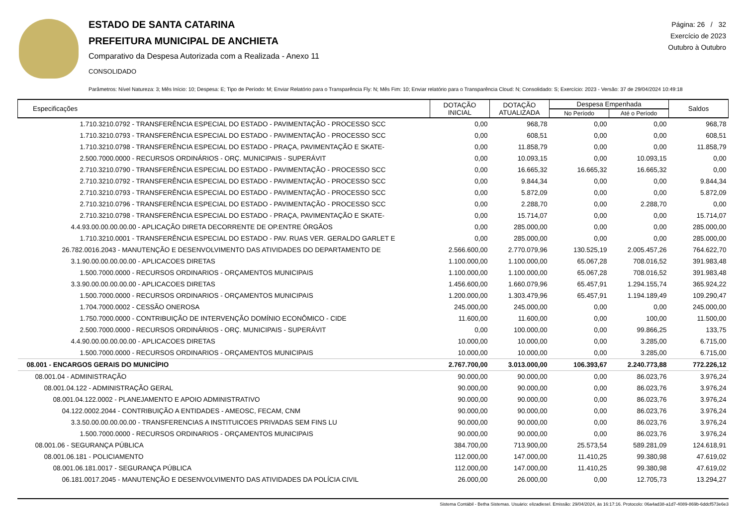ESTADO DE SANTA CATARINA
PREFEITURA MUNICIPAL DE ANCHIETA
Comparativo da Despesa Autorizada com a Realizada - Anexo 11
CONSOLIDADO
Página: 26 / 32
Exercício de 2023
Outubro à Outubro
Parâmetros: Nível Natureza: 3; Mês Início: 10; Despesa: E; Tipo de Período: M; Enviar Relatório para o Transparência Fly: N; Mês Fim: 10; Enviar relatório para o Transparência Cloud: N; Consolidado: S; Exercício: 2023 - Versão: 37 de 29/04/2024 10:49:18
| Especificações | DOTAÇÃO INICIAL | DOTAÇÃO ATUALIZADA | Despesa Empenhada | | Saldos |
| --- | --- | --- | --- | --- | --- |
| | | | No Período | Até o Período | |
| 1.710.3210.0792 - TRANSFERÊNCIA ESPECIAL DO ESTADO - PAVIMENTAÇÃO - PROCESSO SCC | 0,00 | 968,78 | 0,00 | 0,00 | 968,78 |
| 1.710.3210.0793 - TRANSFERÊNCIA ESPECIAL DO ESTADO - PAVIMENTAÇÃO - PROCESSO SCC | 0,00 | 608,51 | 0,00 | 0,00 | 608,51 |
| 1.710.3210.0798 - TRANSFERÊNCIA ESPECIAL DO ESTADO - PRAÇA, PAVIMENTAÇÃO E SKATE- | 0,00 | 11.858,79 | 0,00 | 0,00 | 11.858,79 |
| 2.500.7000.0000 - RECURSOS ORDINÁRIOS - ORÇ. MUNICIPAIS - SUPERÁVIT | 0,00 | 10.093,15 | 0,00 | 10.093,15 | 0,00 |
| 2.710.3210.0790 - TRANSFERÊNCIA ESPECIAL DO ESTADO - PAVIMENTAÇÃO - PROCESSO SCC | 0,00 | 16.665,32 | 16.665,32 | 16.665,32 | 0,00 |
| 2.710.3210.0792 - TRANSFERÊNCIA ESPECIAL DO ESTADO - PAVIMENTAÇÃO - PROCESSO SCC | 0,00 | 9.844,34 | 0,00 | 0,00 | 9.844,34 |
| 2.710.3210.0793 - TRANSFERÊNCIA ESPECIAL DO ESTADO - PAVIMENTAÇÃO - PROCESSO SCC | 0,00 | 5.872,09 | 0,00 | 0,00 | 5.872,09 |
| 2.710.3210.0796 - TRANSFERÊNCIA ESPECIAL DO ESTADO - PAVIMENTAÇÃO - PROCESSO SCC | 0,00 | 2.288,70 | 0,00 | 2.288,70 | 0,00 |
| 2.710.3210.0798 - TRANSFERÊNCIA ESPECIAL DO ESTADO - PRAÇA, PAVIMENTAÇÃO E SKATE- | 0,00 | 15.714,07 | 0,00 | 0,00 | 15.714,07 |
| 4.4.93.00.00.00.00.00 - APLICAÇÃO DIRETA DECORRENTE DE OP.ENTRE ÓRGÃOS | 0,00 | 285.000,00 | 0,00 | 0,00 | 285.000,00 |
| 1.710.3210.0001 - TRANSFERÊNCIA ESPECIAL DO ESTADO - PAV. RUAS VER. GERALDO GARLET E | 0,00 | 285.000,00 | 0,00 | 0,00 | 285.000,00 |
| 26.782.0016.2043 - MANUTENÇÃO E DESENVOLVIMENTO DAS ATIVIDADES DO DEPARTAMENTO DE | 2.566.600,00 | 2.770.079,96 | 130.525,19 | 2.005.457,26 | 764.622,70 |
| 3.1.90.00.00.00.00.00 - APLICACOES DIRETAS | 1.100.000,00 | 1.100.000,00 | 65.067,28 | 708.016,52 | 391.983,48 |
| 1.500.7000.0000 - RECURSOS ORDINARIOS - ORÇAMENTOS MUNICIPAIS | 1.100.000,00 | 1.100.000,00 | 65.067,28 | 708.016,52 | 391.983,48 |
| 3.3.90.00.00.00.00.00 - APLICACOES DIRETAS | 1.456.600,00 | 1.660.079,96 | 65.457,91 | 1.294.155,74 | 365.924,22 |
| 1.500.7000.0000 - RECURSOS ORDINARIOS - ORÇAMENTOS MUNICIPAIS | 1.200.000,00 | 1.303.479,96 | 65.457,91 | 1.194.189,49 | 109.290,47 |
| 1.704.7000.0002 - CESSÃO ONEROSA | 245.000,00 | 245.000,00 | 0,00 | 0,00 | 245.000,00 |
| 1.750.7000.0000 - CONTRIBUIÇÃO DE INTERVENÇÃO DOMÍNIO ECONÔMICO - CIDE | 11.600,00 | 11.600,00 | 0,00 | 100,00 | 11.500,00 |
| 2.500.7000.0000 - RECURSOS ORDINÁRIOS - ORÇ. MUNICIPAIS - SUPERÁVIT | 0,00 | 100.000,00 | 0,00 | 99.866,25 | 133,75 |
| 4.4.90.00.00.00.00.00 - APLICACOES DIRETAS | 10.000,00 | 10.000,00 | 0,00 | 3.285,00 | 6.715,00 |
| 1.500.7000.0000 - RECURSOS ORDINARIOS - ORÇAMENTOS MUNICIPAIS | 10.000,00 | 10.000,00 | 0,00 | 3.285,00 | 6.715,00 |
| 08.001 - ENCARGOS GERAIS DO MUNICÍPIO | 2.767.700,00 | 3.013.000,00 | 106.393,67 | 2.240.773,88 | 772.226,12 |
| 08.001.04 - ADMINISTRAÇÃO | 90.000,00 | 90.000,00 | 0,00 | 86.023,76 | 3.976,24 |
| 08.001.04.122 - ADMINISTRAÇÃO GERAL | 90.000,00 | 90.000,00 | 0,00 | 86.023,76 | 3.976,24 |
| 08.001.04.122.0002 - PLANEJAMENTO E APOIO ADMINISTRATIVO | 90.000,00 | 90.000,00 | 0,00 | 86.023,76 | 3.976,24 |
| 04.122.0002.2044 - CONTRIBUIÇÃO A ENTIDADES - AMEOSC, FECAM, CNM | 90.000,00 | 90.000,00 | 0,00 | 86.023,76 | 3.976,24 |
| 3.3.50.00.00.00.00.00 - TRANSFERENCIAS A INSTITUICOES PRIVADAS SEM FINS LU | 90.000,00 | 90.000,00 | 0,00 | 86.023,76 | 3.976,24 |
| 1.500.7000.0000 - RECURSOS ORDINARIOS - ORÇAMENTOS MUNICIPAIS | 90.000,00 | 90.000,00 | 0,00 | 86.023,76 | 3.976,24 |
| 08.001.06 - SEGURANÇA PÚBLICA | 384.700,00 | 713.900,00 | 25.573,54 | 589.281,09 | 124.618,91 |
| 08.001.06.181 - POLICIAMENTO | 112.000,00 | 147.000,00 | 11.410,25 | 99.380,98 | 47.619,02 |
| 08.001.06.181.0017 - SEGURANÇA PÚBLICA | 112.000,00 | 147.000,00 | 11.410,25 | 99.380,98 | 47.619,02 |
| 06.181.0017.2045 - MANUTENÇÃO E DESENVOLVIMENTO DAS ATIVIDADES DA POLÍCIA CIVIL | 26.000,00 | 26.000,00 | 0,00 | 12.705,73 | 13.294,27 |
Sistema Contábil - Betha Sistemas. Usuário: elizadiesel. Emissão: 29/04/2024, às 16:17:16. Protocolo: 06a4ad38-a1d7-4089-869b-6ddcf573e6e3